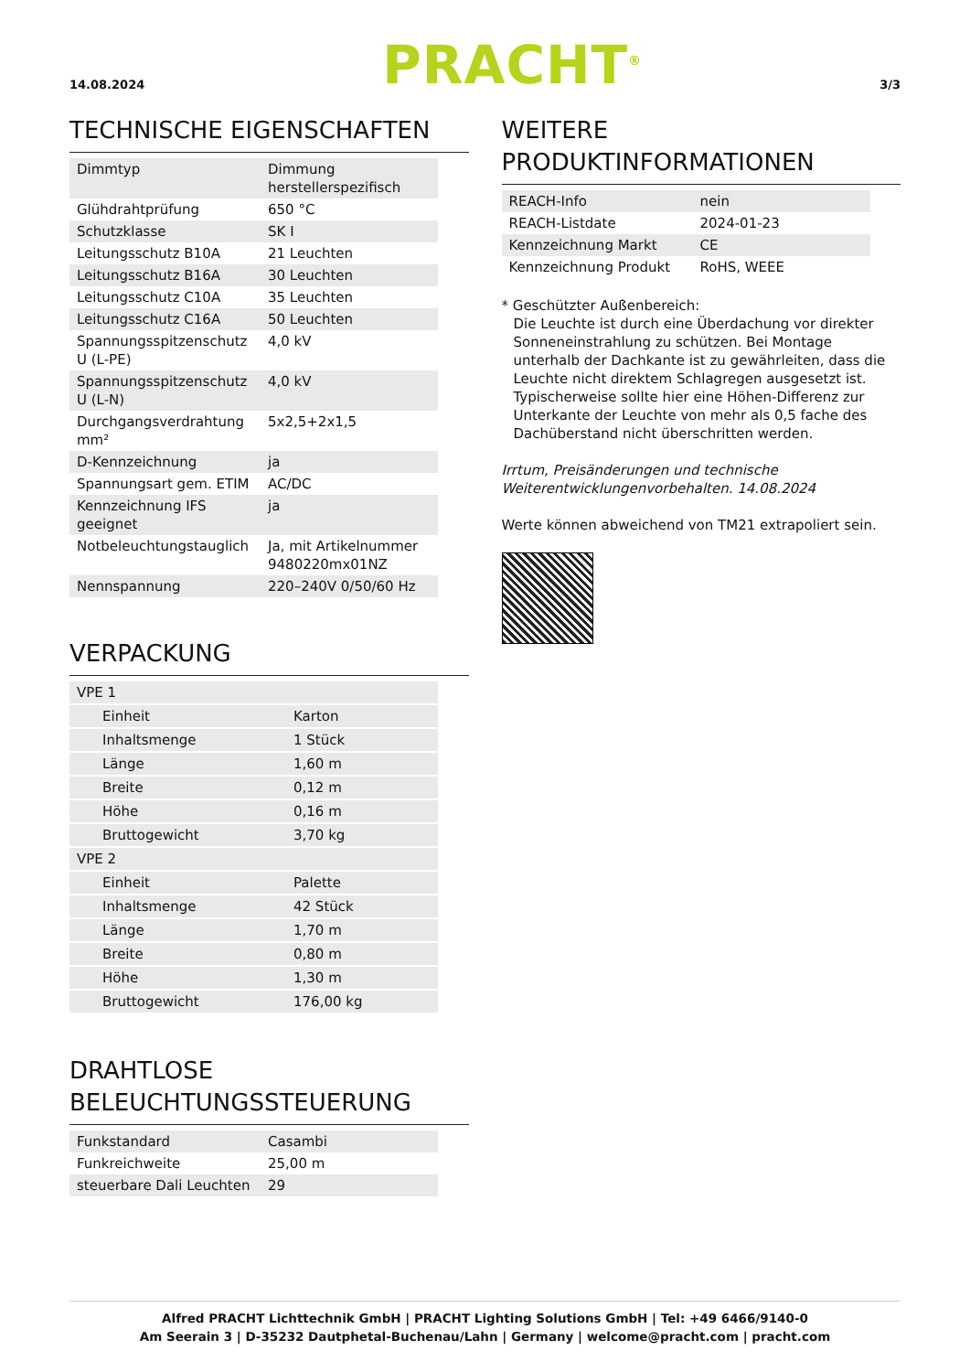14.08.2024 PRACHT<sup>®</sup> 3/3
TECHNISCHE EIGENSCHAFTEN
| Dimmtyp | Dimmung herstellerspezifisch |
| Glühdrahtprüfung | 650 °C |
| Schutzklasse | SK I |
| Leitungsschutz B10A | 21 Leuchten |
| Leitungsschutz B16A | 30 Leuchten |
| Leitungsschutz C10A | 35 Leuchten |
| Leitungsschutz C16A | 50 Leuchten |
| Spannungsspitzenschutz U (L-PE) | 4,0 kV |
| Spannungsspitzenschutz U (L-N) | 4,0 kV |
| Durchgangsverdrahtung mm² | 5x2,5+2x1,5 |
| D-Kennzeichnung | ja |
| Spannungsart gem. ETIM | AC/DC |
| Kennzeichnung IFS geeignet | ja |
| Notbeleuchtungstauglich | Ja, mit Artikelnummer 9480220mx01NZ |
| Nennspannung | 220–240V 0/50/60 Hz |
VERPACKUNG
| VPE 1 | |
| Einheit | Karton |
| Inhaltsmenge | 1 Stück |
| Länge | 1,60 m |
| Breite | 0,12 m |
| Höhe | 0,16 m |
| Bruttogewicht | 3,70 kg |
| VPE 2 | |
| Einheit | Palette |
| Inhaltsmenge | 42 Stück |
| Länge | 1,70 m |
| Breite | 0,80 m |
| Höhe | 1,30 m |
| Bruttogewicht | 176,00 kg |
DRAHTLOSE BELEUCHTUNGSSTEUERUNG
| Funkstandard | Casambi |
| Funkreichweite | 25,00 m |
| steuerbare Dali Leuchten | 29 |
WEITERE PRODUKTINFORMATIONEN
| REACH-Info | nein |
| REACH-Listdate | 2024-01-23 |
| Kennzeichnung Markt | CE |
| Kennzeichnung Produkt | RoHS, WEEE |
* Geschützter Außenbereich:
Die Leuchte ist durch eine Überdachung vor direkter Sonneneinstrahlung zu schützen. Bei Montage unterhalb der Dachkante ist zu gewährleiten, dass die Leuchte nicht direktem Schlagregen ausgesetzt ist. Typischerweise sollte hier eine Höhen-Differenz zur Unterkante der Leuchte von mehr als 0,5 fache des Dachüberstand nicht überschritten werden.
Irrtum, Preisänderungen und technische Weiterentwicklungenvorbehalten. 14.08.2024
Werte können abweichend von TM21 extrapoliert sein.
Alfred PRACHT Lichttechnik GmbH | PRACHT Lighting Solutions GmbH | Tel: +49 6466/9140-0
Am Seerain 3 | D-35232 Dautphetal-Buchenau/Lahn | Germany | welcome@pracht.com | pracht.com